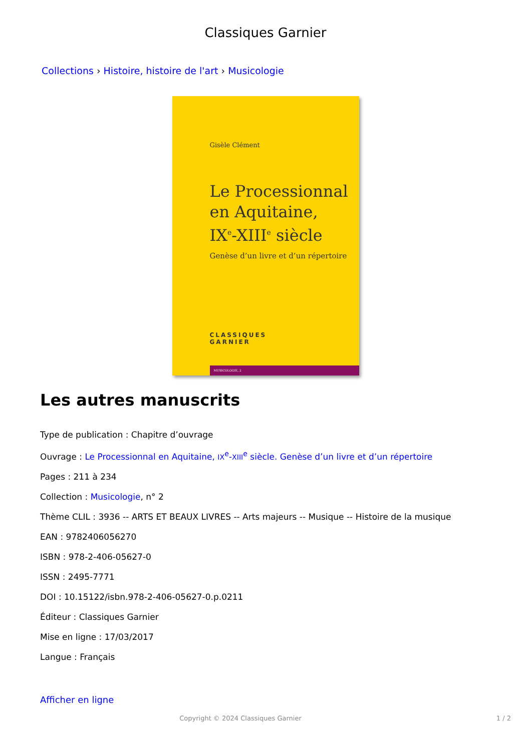Classiques Garnier
Collections › Histoire, histoire de l'art › Musicologie
Gisèle Clément
Le Processionnal
en Aquitaine,
IX<sup>e</sup>-XIII<sup>e</sup> siècle
Genèse d’un livre et d’un répertoire
CLASSIQUES
GARNIER
MUSICOLOGIE, 2
Les autres manuscrits
Type de publication : Chapitre d’ouvrage
Ouvrage : Le Processionnal en Aquitaine, IX<sup>e</sup>-XIII<sup>e</sup> siècle. Genèse d’un livre et d’un répertoire
Pages : 211 à 234
Collection : Musicologie, n° 2
Thème CLIL : 3936 -- ARTS ET BEAUX LIVRES -- Arts majeurs -- Musique -- Histoire de la musique
EAN : 9782406056270
ISBN : 978-2-406-05627-0
ISSN : 2495-7771
DOI : 10.15122/isbn.978-2-406-05627-0.p.0211
Éditeur : Classiques Garnier
Mise en ligne : 17/03/2017
Langue : Français
Afficher en ligne
Copyright © 2024 Classiques Garnier 1 / 2